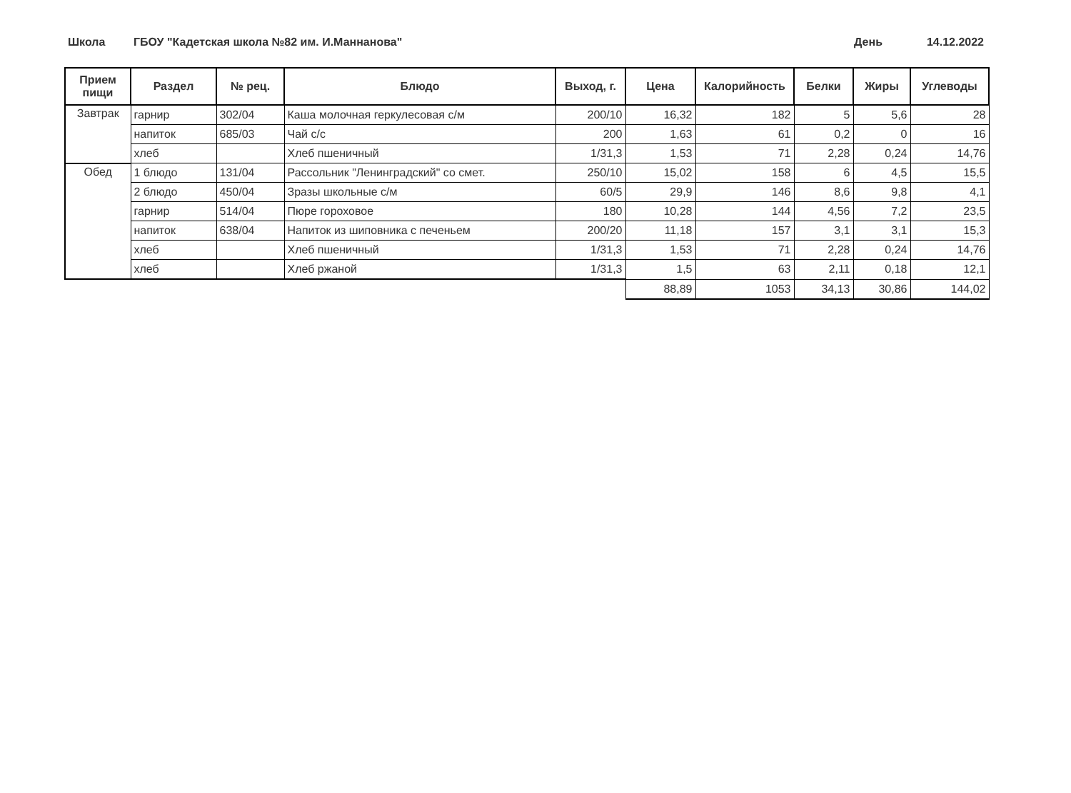Школа ГБОУ "Кадетская школа №82 им. И.Маннанова"
День 14.12.2022
| Прием пищи | Раздел | № рец. | Блюдо | Выход, г. | Цена | Калорийность | Белки | Жиры | Углеводы |
| --- | --- | --- | --- | --- | --- | --- | --- | --- | --- |
| Завтрак | гарнир | 302/04 | Каша молочная геркулесовая с/м | 200/10 | 16,32 | 182 | 5 | 5,6 | 28 |
| | напиток | 685/03 | Чай с/с | 200 | 1,63 | 61 | 0,2 | 0 | 16 |
| | хлеб | | Хлеб пшеничный | 1/31,3 | 1,53 | 71 | 2,28 | 0,24 | 14,76 |
| Обед | 1 блюдо | 131/04 | Рассольник "Ленинградский" со смет. | 250/10 | 15,02 | 158 | 6 | 4,5 | 15,5 |
| | 2 блюдо | 450/04 | Зразы школьные с/м | 60/5 | 29,9 | 146 | 8,6 | 9,8 | 4,1 |
| | гарнир | 514/04 | Пюре гороховое | 180 | 10,28 | 144 | 4,56 | 7,2 | 23,5 |
| | напиток | 638/04 | Напиток из шиповника с печеньем | 200/20 | 11,18 | 157 | 3,1 | 3,1 | 15,3 |
| | хлеб | | Хлеб пшеничный | 1/31,3 | 1,53 | 71 | 2,28 | 0,24 | 14,76 |
| | хлеб | | Хлеб ржаной | 1/31,3 | 1,5 | 63 | 2,11 | 0,18 | 12,1 |
| | | | | | 88,89 | 1053 | 34,13 | 30,86 | 144,02 |